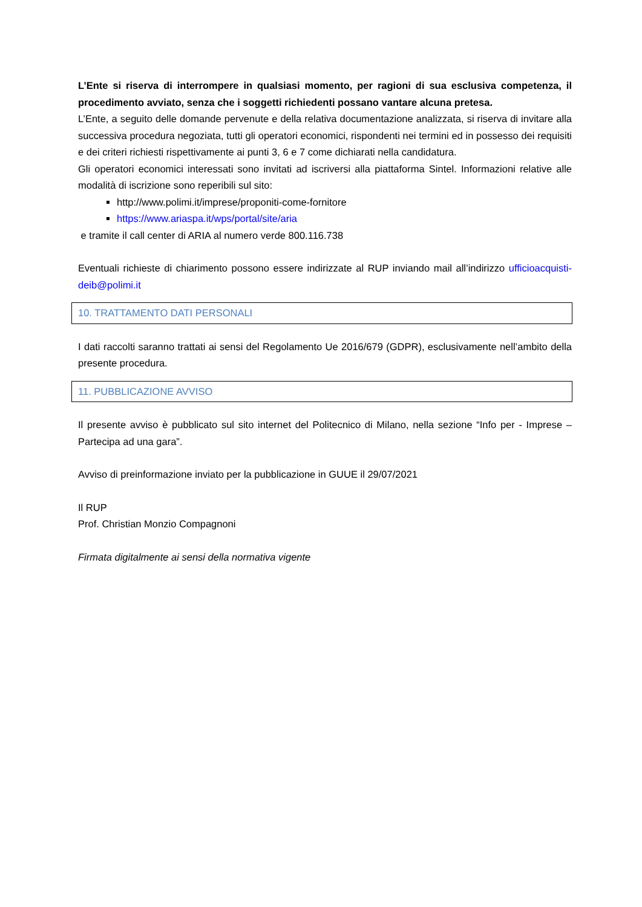L’Ente si riserva di interrompere in qualsiasi momento, per ragioni di sua esclusiva competenza, il procedimento avviato, senza che i soggetti richiedenti possano vantare alcuna pretesa.
L’Ente, a seguito delle domande pervenute e della relativa documentazione analizzata, si riserva di invitare alla successiva procedura negoziata, tutti gli operatori economici, rispondenti nei termini ed in possesso dei requisiti e dei criteri richiesti rispettivamente ai punti 3, 6 e 7 come dichiarati nella candidatura.
Gli operatori economici interessati sono invitati ad iscriversi alla piattaforma Sintel. Informazioni relative alle modalità di iscrizione sono reperibili sul sito:
http://www.polimi.it/imprese/proponiti-come-fornitore
https://www.ariaspa.it/wps/portal/site/aria
e tramite il call center di ARIA al numero verde 800.116.738
Eventuali richieste di chiarimento possono essere indirizzate al RUP inviando mail all’indirizzo ufficioacquisti-deib@polimi.it
10. TRATTAMENTO DATI PERSONALI
I dati raccolti saranno trattati ai sensi del Regolamento Ue 2016/679 (GDPR), esclusivamente nell’ambito della presente procedura.
11. PUBBLICAZIONE AVVISO
Il presente avviso è pubblicato sul sito internet del Politecnico di Milano, nella sezione “Info per - Imprese – Partecipa ad una gara”.
Avviso di preinformazione inviato per la pubblicazione in GUUE il 29/07/2021
Il RUP
Prof. Christian Monzio Compagnoni
Firmata digitalmente ai sensi della normativa vigente